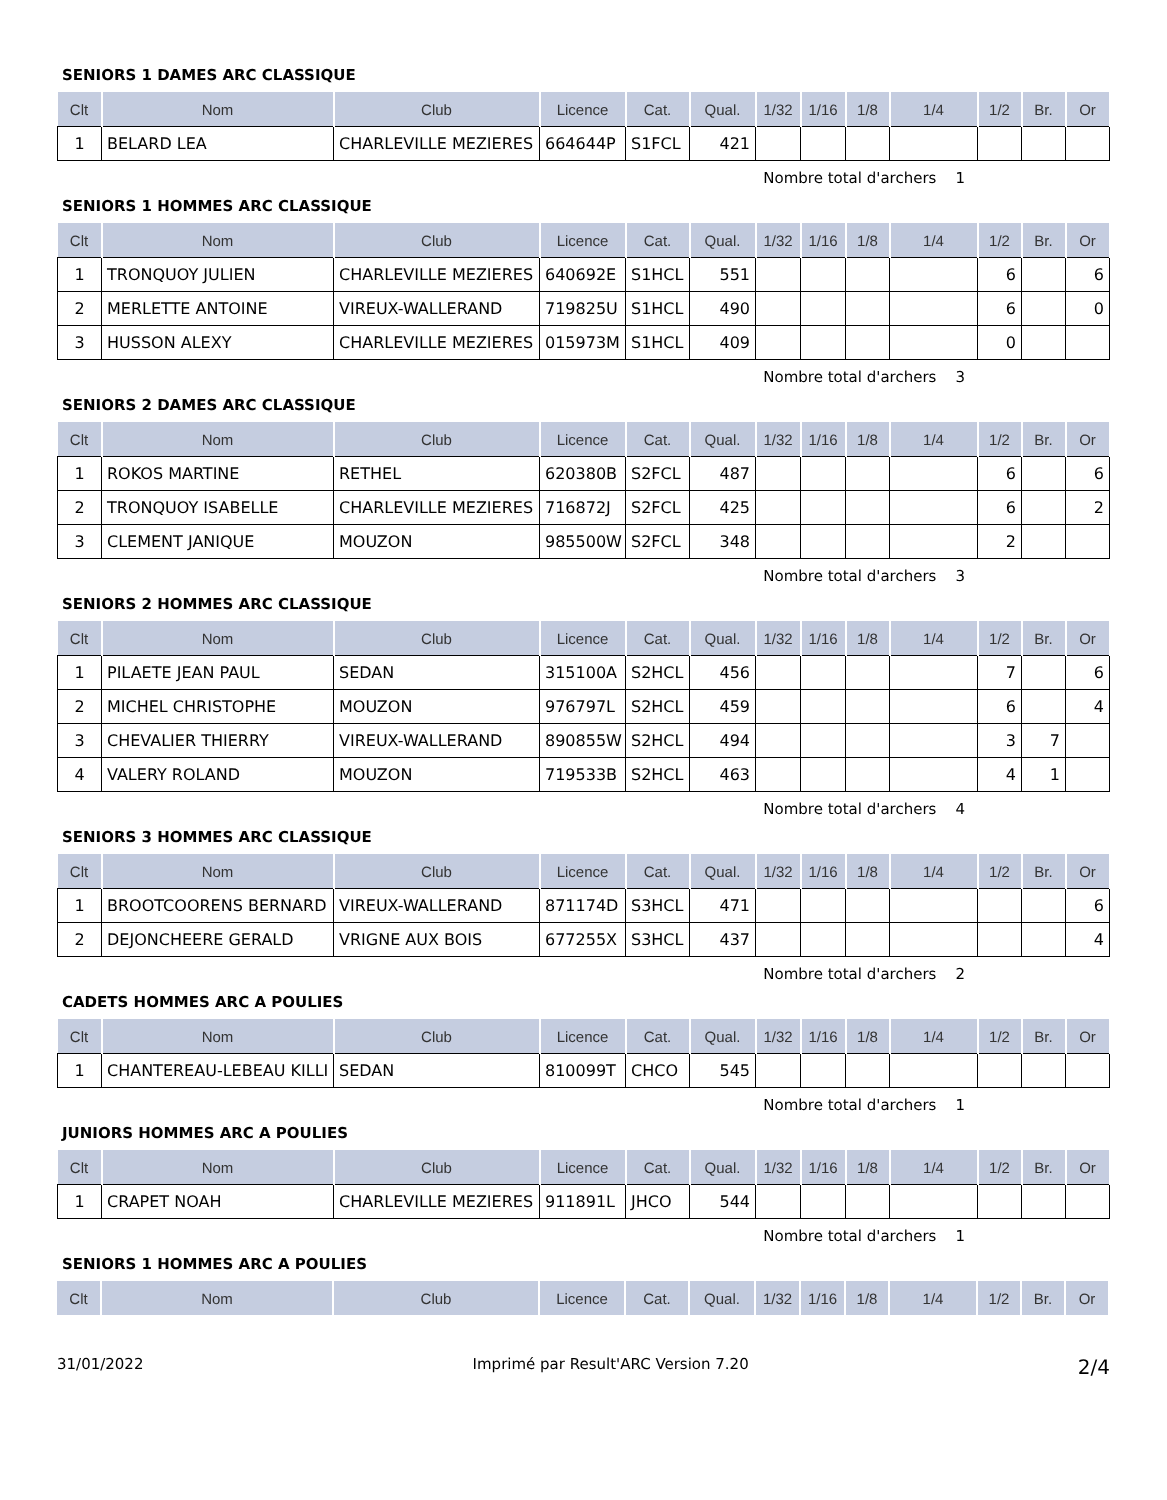SENIORS 1 DAMES ARC CLASSIQUE
| Clt | Nom | Club | Licence | Cat. | Qual. | 1/32 | 1/16 | 1/8 | 1/4 | 1/2 | Br. | Or |
| --- | --- | --- | --- | --- | --- | --- | --- | --- | --- | --- | --- | --- |
| 1 | BELARD LEA | CHARLEVILLE MEZIERES | 664644P | S1FCL | 421 | | | | | | | |
Nombre total d'archers 1
SENIORS 1 HOMMES ARC CLASSIQUE
| Clt | Nom | Club | Licence | Cat. | Qual. | 1/32 | 1/16 | 1/8 | 1/4 | 1/2 | Br. | Or |
| --- | --- | --- | --- | --- | --- | --- | --- | --- | --- | --- | --- | --- |
| 1 | TRONQUOY JULIEN | CHARLEVILLE MEZIERES | 640692E | S1HCL | 551 | | | | | 6 | | 6 |
| 2 | MERLETTE ANTOINE | VIREUX-WALLERAND | 719825U | S1HCL | 490 | | | | | 6 | | 0 |
| 3 | HUSSON ALEXY | CHARLEVILLE MEZIERES | 015973M | S1HCL | 409 | | | | | 0 | | |
Nombre total d'archers 3
SENIORS 2 DAMES ARC CLASSIQUE
| Clt | Nom | Club | Licence | Cat. | Qual. | 1/32 | 1/16 | 1/8 | 1/4 | 1/2 | Br. | Or |
| --- | --- | --- | --- | --- | --- | --- | --- | --- | --- | --- | --- | --- |
| 1 | ROKOS MARTINE | RETHEL | 620380B | S2FCL | 487 | | | | | 6 | | 6 |
| 2 | TRONQUOY ISABELLE | CHARLEVILLE MEZIERES | 716872J | S2FCL | 425 | | | | | 6 | | 2 |
| 3 | CLEMENT JANIQUE | MOUZON | 985500W | S2FCL | 348 | | | | | 2 | | |
Nombre total d'archers 3
SENIORS 2 HOMMES ARC CLASSIQUE
| Clt | Nom | Club | Licence | Cat. | Qual. | 1/32 | 1/16 | 1/8 | 1/4 | 1/2 | Br. | Or |
| --- | --- | --- | --- | --- | --- | --- | --- | --- | --- | --- | --- | --- |
| 1 | PILAETE JEAN PAUL | SEDAN | 315100A | S2HCL | 456 | | | | | 7 | | 6 |
| 2 | MICHEL CHRISTOPHE | MOUZON | 976797L | S2HCL | 459 | | | | | 6 | | 4 |
| 3 | CHEVALIER THIERRY | VIREUX-WALLERAND | 890855W | S2HCL | 494 | | | | | 3 | 7 | |
| 4 | VALERY ROLAND | MOUZON | 719533B | S2HCL | 463 | | | | | 4 | 1 | |
Nombre total d'archers 4
SENIORS 3 HOMMES ARC CLASSIQUE
| Clt | Nom | Club | Licence | Cat. | Qual. | 1/32 | 1/16 | 1/8 | 1/4 | 1/2 | Br. | Or |
| --- | --- | --- | --- | --- | --- | --- | --- | --- | --- | --- | --- | --- |
| 1 | BROOTCOORENS BERNARD | VIREUX-WALLERAND | 871174D | S3HCL | 471 | | | | | | | 6 |
| 2 | DEJONCHEERE GERALD | VRIGNE AUX BOIS | 677255X | S3HCL | 437 | | | | | | | 4 |
Nombre total d'archers 2
CADETS HOMMES ARC A POULIES
| Clt | Nom | Club | Licence | Cat. | Qual. | 1/32 | 1/16 | 1/8 | 1/4 | 1/2 | Br. | Or |
| --- | --- | --- | --- | --- | --- | --- | --- | --- | --- | --- | --- | --- |
| 1 | CHANTEREAU-LEBEAU KILLI | SEDAN | 810099T | CHCO | 545 | | | | | | | |
Nombre total d'archers 1
JUNIORS HOMMES ARC A POULIES
| Clt | Nom | Club | Licence | Cat. | Qual. | 1/32 | 1/16 | 1/8 | 1/4 | 1/2 | Br. | Or |
| --- | --- | --- | --- | --- | --- | --- | --- | --- | --- | --- | --- | --- |
| 1 | CRAPET NOAH | CHARLEVILLE MEZIERES | 911891L | JHCO | 544 | | | | | | | |
Nombre total d'archers 1
SENIORS 1 HOMMES ARC A POULIES
| Clt | Nom | Club | Licence | Cat. | Qual. | 1/32 | 1/16 | 1/8 | 1/4 | 1/2 | Br. | Or |
| --- | --- | --- | --- | --- | --- | --- | --- | --- | --- | --- | --- | --- |
31/01/2022 Imprimé par Result'ARC Version 7.20 2/4